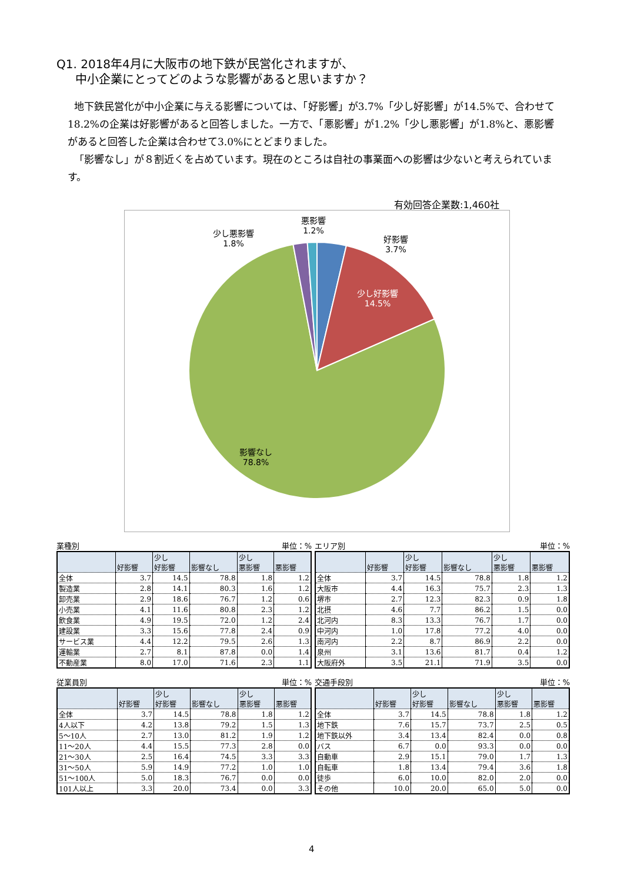Q1. 2018年4月に大阪市の地下鉄が民営化されますが、
中小企業にとってどのような影響があると思いますか？
地下鉄民営化が中小企業に与える影響については、「好影響」が3.7%「少し好影響」が14.5%で、合わせて18.2%の企業は好影響があると回答しました。一方で、「悪影響」が1.2%「少し悪影響」が1.8%と、悪影響があると回答した企業は合わせて3.0%にとどまりました。
「影響なし」が８割近くを占めています。現在のところは自社の事業面への影響は少ないと考えられています。
有効回答企業数:1,460社
好影響
3.7%
少し悪影響
1.8%
悪影響
1.2%
少し好影響
14.5%
影響なし
78.8%
業種別 単位：%
| | 好影響 | 少し 好影響 | 影響なし | 少し 悪影響 | 悪影響 |
| --- | --- | --- | --- | --- | --- |
| 全体 | 3.7 | 14.5 | 78.8 | 1.8 | 1.2 |
| 製造業 | 2.8 | 14.1 | 80.3 | 1.6 | 1.2 |
| 卸売業 | 2.9 | 18.6 | 76.7 | 1.2 | 0.6 |
| 小売業 | 4.1 | 11.6 | 80.8 | 2.3 | 1.2 |
| 飲食業 | 4.9 | 19.5 | 72.0 | 1.2 | 2.4 |
| 建設業 | 3.3 | 15.6 | 77.8 | 2.4 | 0.9 |
| サービス業 | 4.4 | 12.2 | 79.5 | 2.6 | 1.3 |
| 運輸業 | 2.7 | 8.1 | 87.8 | 0.0 | 1.4 |
| 不動産業 | 8.0 | 17.0 | 71.6 | 2.3 | 1.1 |
エリア別 単位：%
| | 好影響 | 少し 好影響 | 影響なし | 少し 悪影響 | 悪影響 |
| --- | --- | --- | --- | --- | --- |
| 全体 | 3.7 | 14.5 | 78.8 | 1.8 | 1.2 |
| 大阪市 | 4.4 | 16.3 | 75.7 | 2.3 | 1.3 |
| 堺市 | 2.7 | 12.3 | 82.3 | 0.9 | 1.8 |
| 北摂 | 4.6 | 7.7 | 86.2 | 1.5 | 0.0 |
| 北河内 | 8.3 | 13.3 | 76.7 | 1.7 | 0.0 |
| 中河内 | 1.0 | 17.8 | 77.2 | 4.0 | 0.0 |
| 南河内 | 2.2 | 8.7 | 86.9 | 2.2 | 0.0 |
| 泉州 | 3.1 | 13.6 | 81.7 | 0.4 | 1.2 |
| 大阪府外 | 3.5 | 21.1 | 71.9 | 3.5 | 0.0 |
従業員別 単位：%
| | 好影響 | 少し 好影響 | 影響なし | 少し 悪影響 | 悪影響 |
| --- | --- | --- | --- | --- | --- |
| 全体 | 3.7 | 14.5 | 78.8 | 1.8 | 1.2 |
| 4人以下 | 4.2 | 13.8 | 79.2 | 1.5 | 1.3 |
| 5～10人 | 2.7 | 13.0 | 81.2 | 1.9 | 1.2 |
| 11～20人 | 4.4 | 15.5 | 77.3 | 2.8 | 0.0 |
| 21～30人 | 2.5 | 16.4 | 74.5 | 3.3 | 3.3 |
| 31～50人 | 5.9 | 14.9 | 77.2 | 1.0 | 1.0 |
| 51～100人 | 5.0 | 18.3 | 76.7 | 0.0 | 0.0 |
| 101人以上 | 3.3 | 20.0 | 73.4 | 0.0 | 3.3 |
交通手段別 単位：%
| | 好影響 | 少し 好影響 | 影響なし | 少し 悪影響 | 悪影響 |
| --- | --- | --- | --- | --- | --- |
| 全体 | 3.7 | 14.5 | 78.8 | 1.8 | 1.2 |
| 地下鉄 | 7.6 | 15.7 | 73.7 | 2.5 | 0.5 |
| 地下鉄以外 | 3.4 | 13.4 | 82.4 | 0.0 | 0.8 |
| バス | 6.7 | 0.0 | 93.3 | 0.0 | 0.0 |
| 自動車 | 2.9 | 15.1 | 79.0 | 1.7 | 1.3 |
| 自転車 | 1.8 | 13.4 | 79.4 | 3.6 | 1.8 |
| 徒歩 | 6.0 | 10.0 | 82.0 | 2.0 | 0.0 |
| その他 | 10.0 | 20.0 | 65.0 | 5.0 | 0.0 |
4